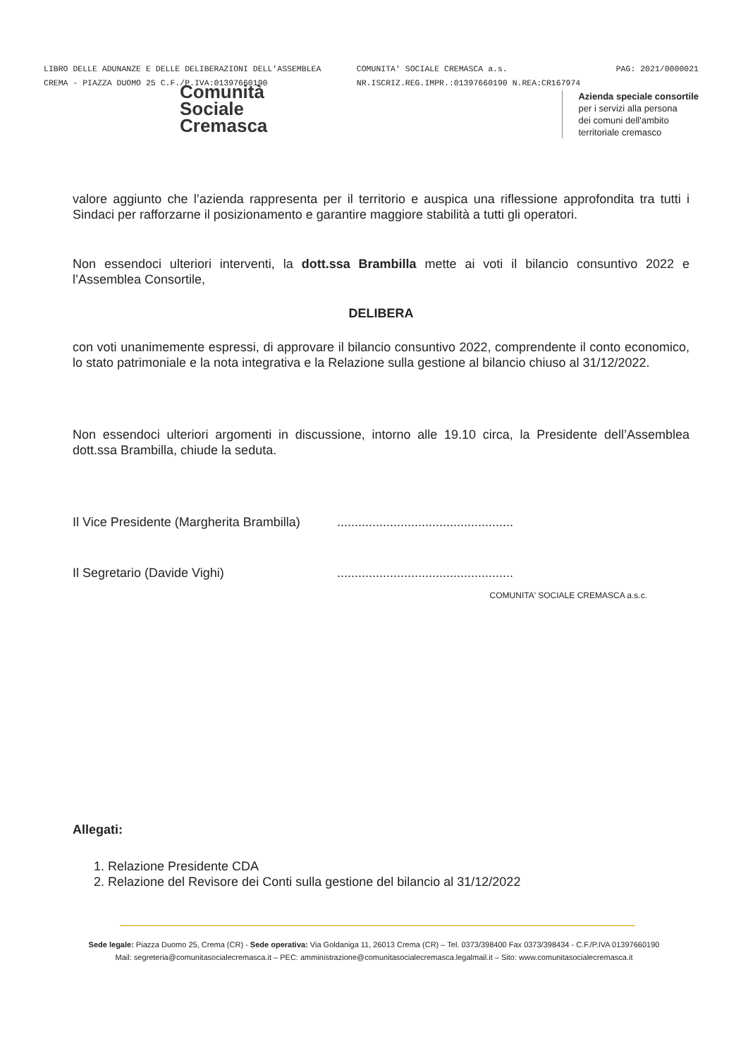LIBRO DELLE ADUNANZE E DELLE DELIBERAZIONI DELL'ASSEMBLEA
CREMA - PIAZZA DUOMO 25 C.F./P.IVA:01397660190
COMUNITA' SOCIALE CREMASCA a.s.
NR.ISCRIZ.REG.IMPR.:01397660190 N.REA:CR167974
PAG: 2021/0000021
Comunità
Sociale
Cremasca
Azienda speciale consortile
per i servizi alla persona
dei comuni dell'ambito
territoriale cremasco
valore aggiunto che l’azienda rappresenta per il territorio e auspica una riflessione approfondita tra tutti i Sindaci per rafforzarne il posizionamento e garantire maggiore stabilità a tutti gli operatori.
Non essendoci ulteriori interventi, la dott.ssa Brambilla mette ai voti il bilancio consuntivo 2022 e l’Assemblea Consortile,
DELIBERA
con voti unanimemente espressi, di approvare il bilancio consuntivo 2022, comprendente il conto economico, lo stato patrimoniale e la nota integrativa e la Relazione sulla gestione al bilancio chiuso al 31/12/2022.
Non essendoci ulteriori argomenti in discussione, intorno alle 19.10 circa, la Presidente dell’Assemblea dott.ssa Brambilla, chiude la seduta.
Il Vice Presidente (Margherita Brambilla)..................................................
Il Segretario (Davide Vighi)..................................................
COMUNITA' SOCIALE CREMASCA a.s.c.
Allegati:
1. Relazione Presidente CDA
2. Relazione del Revisore dei Conti sulla gestione del bilancio al 31/12/2022
Sede legale: Piazza Duomo 25, Crema (CR) - Sede operativa: Via Goldaniga 11, 26013 Crema (CR) – Tel. 0373/398400 Fax 0373/398434 - C.F./P.IVA 01397660190
Mail: segreteria@comunitasocialecremasca.it – PEC: amministrazione@comunitasocialecremasca.legalmail.it – Sito: www.comunitasocialecremasca.it